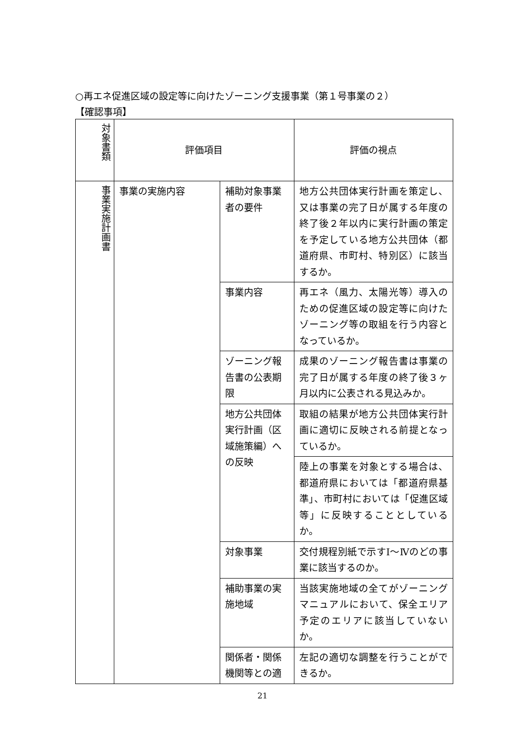○再エネ促進区域の設定等に向けたゾーニング支援事業（第１号事業の２）
【確認事項】
| 対象書類 | 評価項目 | | 評価の視点 |
| --- | --- | --- | --- |
| 事業実施計画書 | 事業の実施内容 | 補助対象事業者の要件 | 地方公共団体実行計画を策定し、又は事業の完了日が属する年度の終了後２年以内に実行計画の策定を予定している地方公共団体（都道府県、市町村、特別区）に該当するか。 |
| | | 事業内容 | 再エネ（風力、太陽光等）導入のための促進区域の設定等に向けたゾーニング等の取組を行う内容となっているか。 |
| | | ゾーニング報告書の公表期限 | 成果のゾーニング報告書は事業の完了日が属する年度の終了後３ヶ月以内に公表される見込みか。 |
| | | 地方公共団体実行計画（区域施策編）への反映 | 取組の結果が地方公共団体実行計画に適切に反映される前提となっているか。 |
| | | | 陸上の事業を対象とする場合は、都道府県においては「都道府県基準」、市町村においては「促進区域等」に反映することとしているか。 |
| | | 対象事業 | 交付規程別紙で示すⅠ～Ⅳのどの事業に該当するのか。 |
| | | 補助事業の実施地域 | 当該実施地域の全てがゾーニングマニュアルにおいて、保全エリア予定のエリアに該当していないか。 |
| | | 関係者・関係機関等との適 | 左記の適切な調整を行うことができるか。 |
21